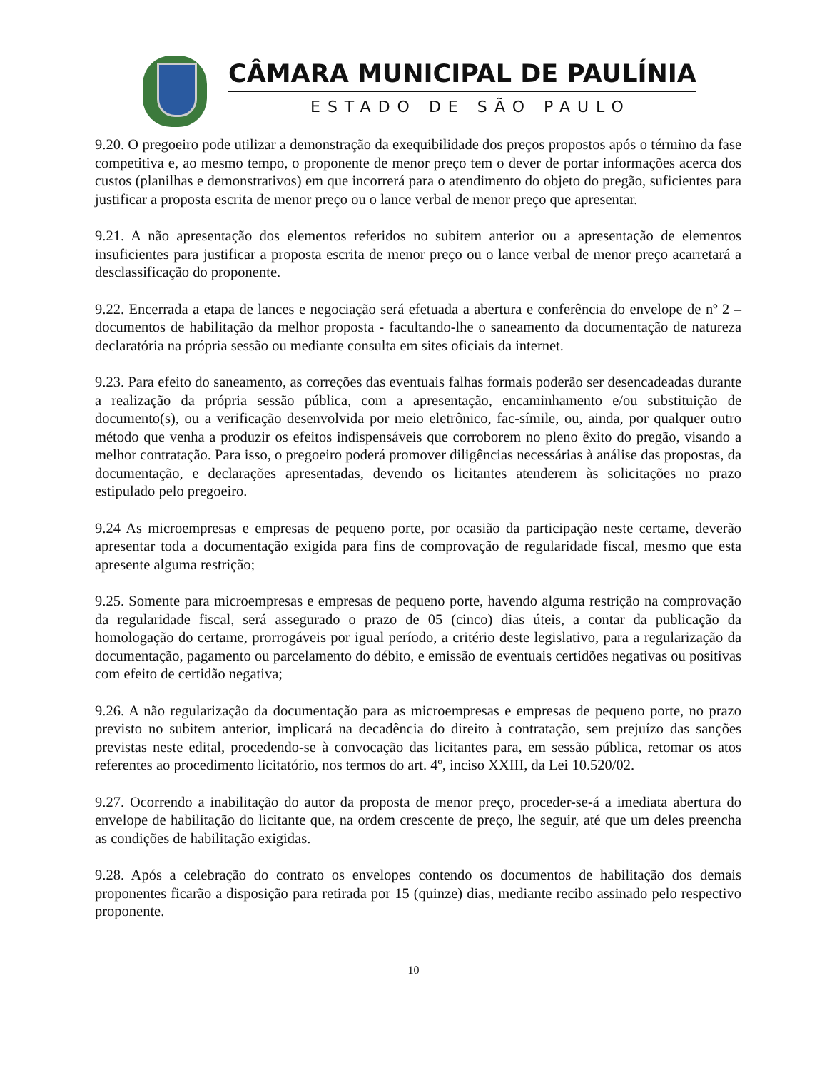CÂMARA MUNICIPAL DE PAULÍNIA
ESTADO DE SÃO PAULO
9.20. O pregoeiro pode utilizar a demonstração da exequibilidade dos preços propostos após o término da fase competitiva e, ao mesmo tempo, o proponente de menor preço tem o dever de portar informações acerca dos custos (planilhas e demonstrativos) em que incorrerá para o atendimento do objeto do pregão, suficientes para justificar a proposta escrita de menor preço ou o lance verbal de menor preço que apresentar.
9.21. A não apresentação dos elementos referidos no subitem anterior ou a apresentação de elementos insuficientes para justificar a proposta escrita de menor preço ou o lance verbal de menor preço acarretará a desclassificação do proponente.
9.22. Encerrada a etapa de lances e negociação será efetuada a abertura e conferência do envelope de nº 2 – documentos de habilitação da melhor proposta - facultando-lhe o saneamento da documentação de natureza declaratória na própria sessão ou mediante consulta em sites oficiais da internet.
9.23. Para efeito do saneamento, as correções das eventuais falhas formais poderão ser desencadeadas durante a realização da própria sessão pública, com a apresentação, encaminhamento e/ou substituição de documento(s), ou a verificação desenvolvida por meio eletrônico, fac-símile, ou, ainda, por qualquer outro método que venha a produzir os efeitos indispensáveis que corroborem no pleno êxito do pregão, visando a melhor contratação. Para isso, o pregoeiro poderá promover diligências necessárias à análise das propostas, da documentação, e declarações apresentadas, devendo os licitantes atenderem às solicitações no prazo estipulado pelo pregoeiro.
9.24 As microempresas e empresas de pequeno porte, por ocasião da participação neste certame, deverão apresentar toda a documentação exigida para fins de comprovação de regularidade fiscal, mesmo que esta apresente alguma restrição;
9.25. Somente para microempresas e empresas de pequeno porte, havendo alguma restrição na comprovação da regularidade fiscal, será assegurado o prazo de 05 (cinco) dias úteis, a contar da publicação da homologação do certame, prorrogáveis por igual período, a critério deste legislativo, para a regularização da documentação, pagamento ou parcelamento do débito, e emissão de eventuais certidões negativas ou positivas com efeito de certidão negativa;
9.26. A não regularização da documentação para as microempresas e empresas de pequeno porte, no prazo previsto no subitem anterior, implicará na decadência do direito à contratação, sem prejuízo das sanções previstas neste edital, procedendo-se à convocação das licitantes para, em sessão pública, retomar os atos referentes ao procedimento licitatório, nos termos do art. 4º, inciso XXIII, da Lei 10.520/02.
9.27. Ocorrendo a inabilitação do autor da proposta de menor preço, proceder-se-á a imediata abertura do envelope de habilitação do licitante que, na ordem crescente de preço, lhe seguir, até que um deles preencha as condições de habilitação exigidas.
9.28. Após a celebração do contrato os envelopes contendo os documentos de habilitação dos demais proponentes ficarão a disposição para retirada por 15 (quinze) dias, mediante recibo assinado pelo respectivo proponente.
10